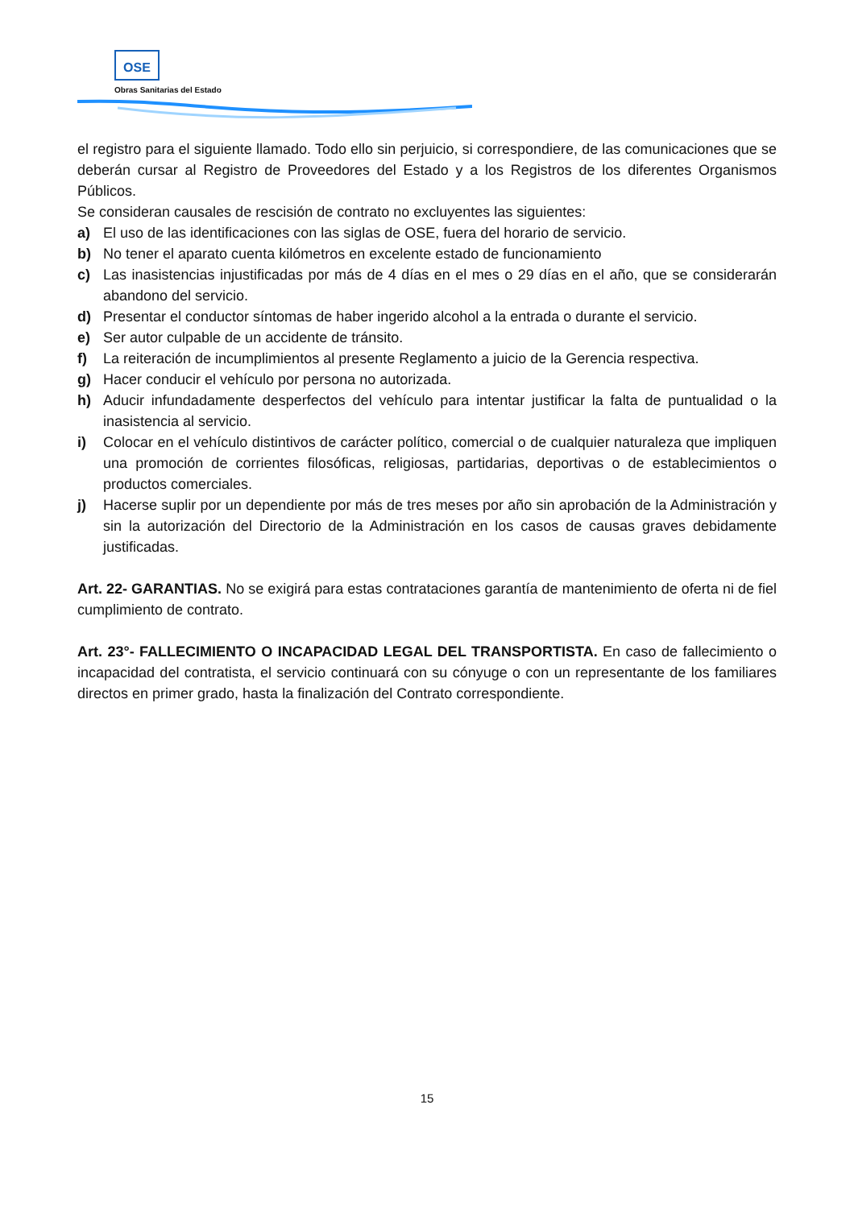OSE
Obras Sanitarias del Estado
el registro para el siguiente llamado. Todo ello sin perjuicio, si correspondiere, de las comunicaciones que se deberán cursar al Registro de Proveedores del Estado y a los Registros de los diferentes Organismos Públicos.
Se consideran causales de rescisión de contrato no excluyentes las siguientes:
a) El uso de las identificaciones con las siglas de OSE, fuera del horario de servicio.
b) No tener el aparato cuenta kilómetros en excelente estado de funcionamiento
c) Las inasistencias injustificadas por más de 4 días en el mes o 29 días en el año, que se considerarán abandono del servicio.
d) Presentar el conductor síntomas de haber ingerido alcohol a la entrada o durante el servicio.
e) Ser autor culpable de un accidente de tránsito.
f) La reiteración de incumplimientos al presente Reglamento a juicio de la Gerencia respectiva.
g) Hacer conducir el vehículo por persona no autorizada.
h) Aducir infundadamente desperfectos del vehículo para intentar justificar la falta de puntualidad o la inasistencia al servicio.
i) Colocar en el vehículo distintivos de carácter político, comercial o de cualquier naturaleza que impliquen una promoción de corrientes filosóficas, religiosas, partidarias, deportivas o de establecimientos o productos comerciales.
j) Hacerse suplir por un dependiente por más de tres meses por año sin aprobación de la Administración y sin la autorización del Directorio de la Administración en los casos de causas graves debidamente justificadas.
Art. 22- GARANTIAS. No se exigirá para estas contrataciones garantía de mantenimiento de oferta ni de fiel cumplimiento de contrato.
Art. 23°- FALLECIMIENTO O INCAPACIDAD LEGAL DEL TRANSPORTISTA. En caso de fallecimiento o incapacidad del contratista, el servicio continuará con su cónyuge o con un representante de los familiares directos en primer grado, hasta la finalización del Contrato correspondiente.
15